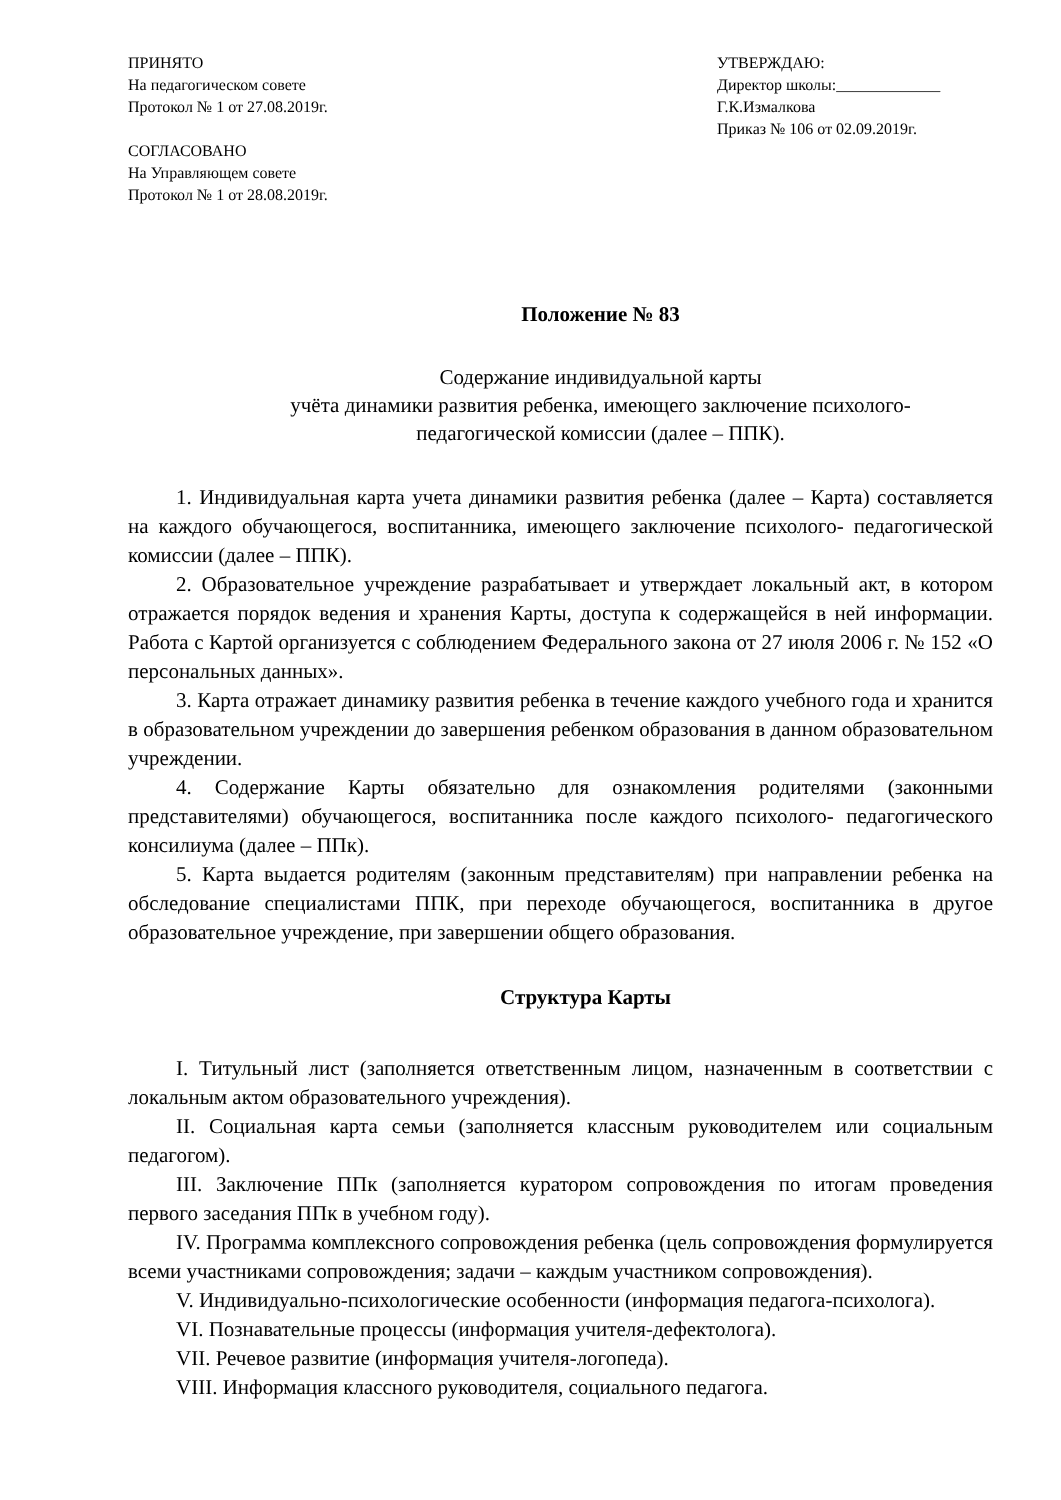ПРИНЯТО
На педагогическом совете
Протокол № 1 от 27.08.2019г.
СОГЛАСОВАНО
На Управляющем совете
Протокол № 1 от 28.08.2019г.
УТВЕРЖДАЮ:
Директор школы:_____________
Г.К.Измалкова
Приказ № 106 от 02.09.2019г.
Положение № 83
Содержание индивидуальной карты
учёта динамики развития ребенка, имеющего заключение психолого-
педагогической комиссии (далее – ППК).
1. Индивидуальная карта учета динамики развития ребенка (далее – Карта) составляется на каждого обучающегося, воспитанника, имеющего заключение психолого- педагогической комиссии (далее – ППК).
2. Образовательное учреждение разрабатывает и утверждает локальный акт, в котором отражается порядок ведения и хранения Карты, доступа к содержащейся в ней информации. Работа с Картой организуется с соблюдением Федерального закона от 27 июля 2006 г. № 152 «О персональных данных».
3. Карта отражает динамику развития ребенка в течение каждого учебного года и хранится в образовательном учреждении до завершения ребенком образования в данном образовательном учреждении.
4. Содержание Карты обязательно для ознакомления родителями (законными представителями) обучающегося, воспитанника после каждого психолого- педагогического консилиума (далее – ППк).
5. Карта выдается родителям (законным представителям) при направлении ребенка на обследование специалистами ППК, при переходе обучающегося, воспитанника в другое образовательное учреждение, при завершении общего образования.
Структура Карты
I. Титульный лист (заполняется ответственным лицом, назначенным в соответствии с локальным актом образовательного учреждения).
II. Социальная карта семьи (заполняется классным руководителем или социальным педагогом).
III. Заключение ППк (заполняется куратором сопровождения по итогам проведения первого заседания ППк в учебном году).
IV. Программа комплексного сопровождения ребенка (цель сопровождения формулируется всеми участниками сопровождения; задачи – каждым участником сопровождения).
V. Индивидуально-психологические особенности (информация педагога-психолога).
VI. Познавательные процессы (информация учителя-дефектолога).
VII. Речевое развитие (информация учителя-логопеда).
VIII. Информация классного руководителя, социального педагога.